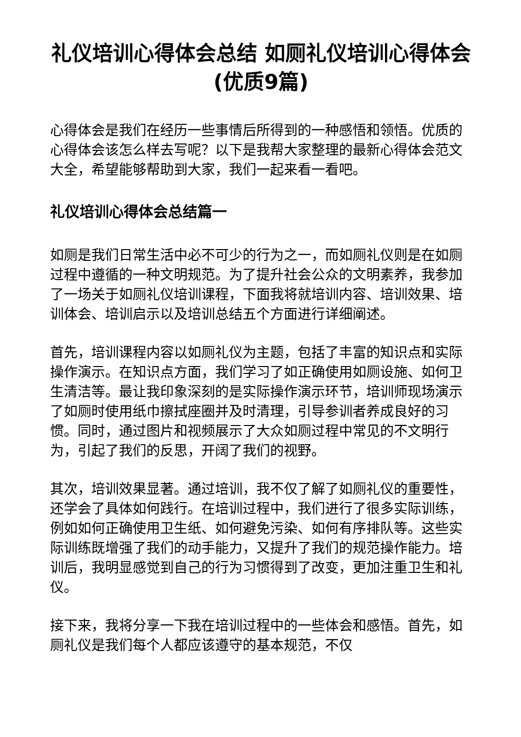礼仪培训心得体会总结 如厕礼仪培训心得体会(优质9篇)
心得体会是我们在经历一些事情后所得到的一种感悟和领悟。优质的心得体会该怎么样去写呢？以下是我帮大家整理的最新心得体会范文大全，希望能够帮助到大家，我们一起来看一看吧。
礼仪培训心得体会总结篇一
如厕是我们日常生活中必不可少的行为之一，而如厕礼仪则是在如厕过程中遵循的一种文明规范。为了提升社会公众的文明素养，我参加了一场关于如厕礼仪培训课程，下面我将就培训内容、培训效果、培训体会、培训启示以及培训总结五个方面进行详细阐述。
首先，培训课程内容以如厕礼仪为主题，包括了丰富的知识点和实际操作演示。在知识点方面，我们学习了如正确使用如厕设施、如何卫生清洁等。最让我印象深刻的是实际操作演示环节，培训师现场演示了如厕时使用纸巾擦拭座圈并及时清理，引导参训者养成良好的习惯。同时，通过图片和视频展示了大众如厕过程中常见的不文明行为，引起了我们的反思，开阔了我们的视野。
其次，培训效果显著。通过培训，我不仅了解了如厕礼仪的重要性，还学会了具体如何践行。在培训过程中，我们进行了很多实际训练，例如如何正确使用卫生纸、如何避免污染、如何有序排队等。这些实际训练既增强了我们的动手能力，又提升了我们的规范操作能力。培训后，我明显感觉到自己的行为习惯得到了改变，更加注重卫生和礼仪。
接下来，我将分享一下我在培训过程中的一些体会和感悟。首先，如厕礼仪是我们每个人都应该遵守的基本规范，不仅